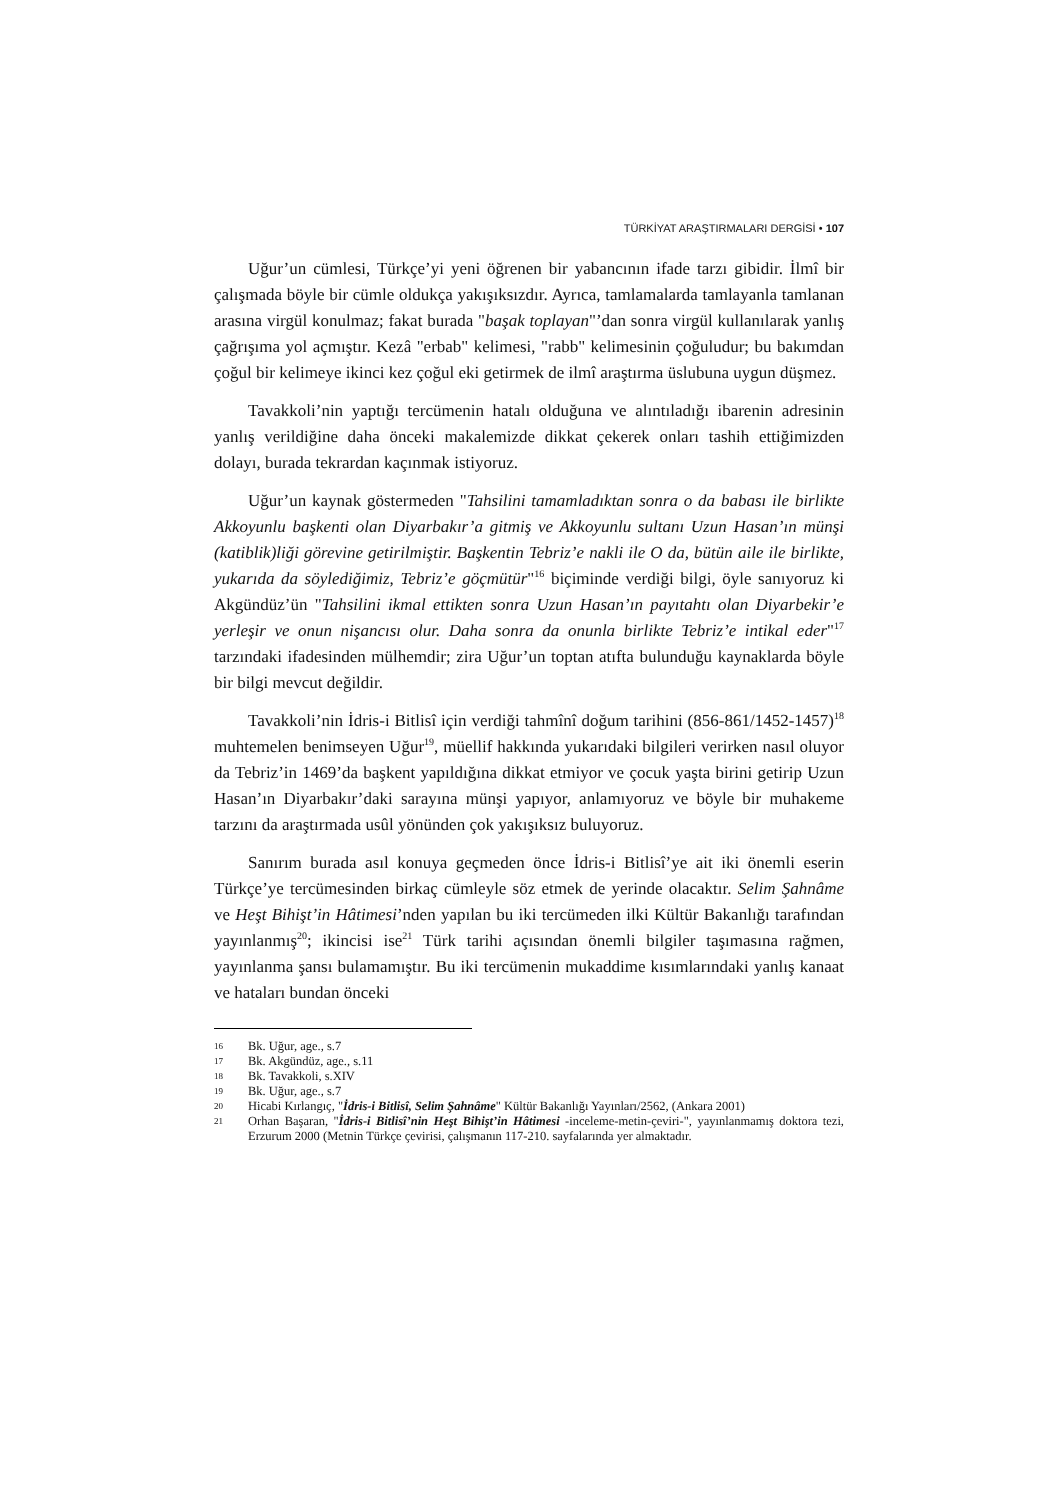TÜRKİYAT ARAŞTIRMALARI DERGİSİ • 107
Uğur’un cümlesi, Türkçe’yi yeni öğrenen bir yabancının ifade tarzı gibidir. İlmî bir çalışmada böyle bir cümle oldukça yakışıksızdır. Ayrıca, tamlamalarda tamlayanla tamlanan arasına virgül konulmaz; fakat burada "başak toplayan"’dan sonra virgül kullanılarak yanlış çağrışıma yol açmıştır. Kezâ "erbab" kelimesi, "rabb" kelimesinin çoğuludur; bu bakımdan çoğul bir kelimeye ikinci kez çoğul eki getirmek de ilmî araştırma üslubuna uygun düşmez.
Tavakkoli’nin yaptığı tercümenin hatalı olduğuna ve alıntıladığı ibarenin adresinin yanlış verildiğine daha önceki makalemizde dikkat çekerek onları tashih ettiğimizden dolayı, burada tekrardan kaçınmak istiyoruz.
Uğur’un kaynak göstermeden "Tahsilini tamamladıktan sonra o da babası ile birlikte Akkoyunlu başkenti olan Diyarbakır’a gitmiş ve Akkoyunlu sultanı Uzun Hasan’ın münşi (katiblik)liği görevine getirilmiştir. Başkentin Tebriz’e nakli ile O da, bütün aile ile birlikte, yukarıda da söylediğimiz, Tebriz’e göçmütür"<sup>16</sup> biçiminde verdiği bilgi, öyle sanıyoruz ki Akgündüz’ün "Tahsilini ikmal ettikten sonra Uzun Hasan’ın payıtahtı olan Diyarbekir’e yerleşir ve onun nişancısı olur. Daha sonra da onunla birlikte Tebriz’e intikal eder"<sup>17</sup> tarzındaki ifadesinden mülhemdir; zira Uğur’un toptan atıfta bulunduğu kaynaklarda böyle bir bilgi mevcut değildir.
Tavakkoli’nin İdris-i Bitlisî için verdiği tahmînî doğum tarihini (856-861/1452-1457)<sup>18</sup> muhtemelen benimseyen Uğur<sup>19</sup>, müellif hakkında yukarıdaki bilgileri verirken nasıl oluyor da Tebriz’in 1469’da başkent yapıldığına dikkat etmiyor ve çocuk yaşta birini getirip Uzun Hasan’ın Diyarbakır’daki sarayına münşi yapıyor, anlamıyoruz ve böyle bir muhakeme tarzını da araştırmada usûl yönünden çok yakışıksız buluyoruz.
Sanırım burada asıl konuya geçmeden önce İdris-i Bitlisî’ye ait iki önemli eserin Türkçe’ye tercümesinden birkaç cümleyle söz etmek de yerinde olacaktır. Selim Şahnâme ve Heşt Bihişt’in Hâtimesi’nden yapılan bu iki tercümeden ilki Kültür Bakanlığı tarafından yayınlanmış<sup>20</sup>; ikincisi ise<sup>21</sup> Türk tarihi açısından önemli bilgiler taşımasına rağmen, yayınlanma şansı bulamamıştır. Bu iki tercümenin mukaddime kısımlarındaki yanlış kanaat ve hataları bundan önceki
16 Bk. Uğur, age., s.7
17 Bk. Akgündüz, age., s.11
18 Bk. Tavakkoli, s.XIV
19 Bk. Uğur, age., s.7
20 Hicabi Kırlangıç, "İdris-i Bitlisî, Selim Şahnâme" Kültür Bakanlığı Yayınları/2562, (Ankara 2001)
21 Orhan Başaran, "İdris-i Bitlisî’nin Heşt Bihişt’in Hâtimesi -inceleme-metin-çeviri-", yayınlanmamış doktora tezi, Erzurum 2000 (Metnin Türkçe çevirisi, çalışmanın 117-210. sayfalarında yer almaktadır.